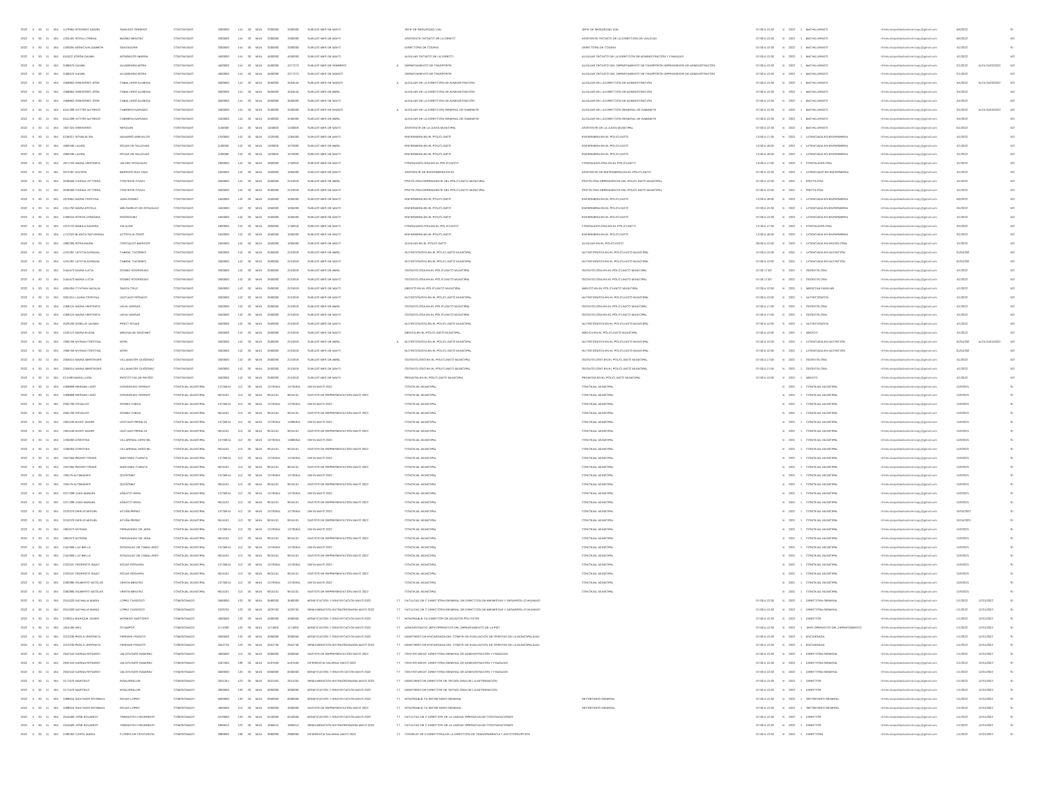| 2022 | 5 | 30 | 11 | 184 | 4479964 RODRIGO DANIEL | SAMUDIO ORREGO | CONTRATADO | 3300000 | 144 | 30 | MUN | 3300000 | 3300000 | SUELDO MES DE MAYO | | JEFE DE SEGURIDAD VIAL | JEFE DE SEGURIDAD VIAL | 07:00 A 13:30 | N | 2022 | 1 | BACHILLERATO | rrhhmunicipalidadsanlorenzopy@gmail.com | 5/6/2022 | | SI |
| 2022 | 5 | 30 | 11 | 184 | 4325401 SOFIA LORENA | IBAÑEZ BENITEZ | CONTRATADO | 3300000 | 144 | 30 | MUN | 3300000 | 3300000 | SUELDO MES DE MAYO | | ASISTENTE TECNICO DE LA DIRECC | ASISTENTE TECNICO DE LA DIRECCION DE VIALIDAD | 07:00 A 13:30 | N | 2022 | 1 | BACHILLERATO | rrhhmunicipalidadsanlorenzopy@gmail.com | 5/6/2022 | | NO |
| 2022 | 5 | 30 | 11 | 184 | 4183694 MONICA ELIZABETH | SANTANDER | CONTRATADO | 3300000 | 144 | 30 | MUN | 3300000 | 3300000 | SUELDO MES DE MAYO | | DIRECTORA DE CODENI | DIRECTORA DE CODENI | 07:00 A 13:30 | N | 2022 | 1 | BACHILLERATO | rrhhmunicipalidadsanlorenzopy@gmail.com | 4/1/2022 | | SI |
| 2022 | 5 | 30 | 11 | 184 | 651922 JORGE DANIEL | MONGELOS IBARRA | CONTRATADO | 4500000 | 144 | 30 | MUN | 4500000 | 4500000 | SUELDO MES DE MAYO | | AUXILIAR TECNICO DE LA DIRECCI | AUXILIAR TECNICO DE LA DIRECCION DE ADMINISTRACION Y FINANZAS | 07:00 A 13:30 | N | 2022 | 1 | BACHILLERATO | rrhhmunicipalidadsanlorenzopy@gmail.com | 4/1/2022 | | NO |
| 2022 | 5 | 30 | 11 | 184 | 3486676 DANIEL | ALVARENGA MORA | CONTRATADO | 4500000 | 144 | 30 | MUN | 4500000 | 4377273 | SUELDO MES DE FEBRERO | A | DEPARTAMENTO DE TRASPORTE | AUXILIAR TECNICO DEL DEPARTAMENTO DE TRASPORTE DEPENDIENTE DE ADMINISTRACION | 07:00 A 13:30 | N | 2022 | 1 | BACHILLERATO | rrhhmunicipalidadsanlorenzopy@gmail.com | 2/1/2022 | ALTA 01/02/2022 | NO |
| 2022 | 5 | 30 | 11 | 184 | 3486676 DANIEL | ALVARENGA MORA | CONTRATADO | 4500000 | 144 | 30 | MUN | 4500000 | 4377273 | SUELDO MES DE MARZO | | DEPARTAMENTO DE TRASPORTE | AUXILIAR TECNICO DEL DEPARTAMENTO DE TRASPORTE DEPENDIENTE DE ADMINISTRACION | 07:00 A 13:30 | N | 2022 | 1 | BACHILLERATO | rrhhmunicipalidadsanlorenzopy@gmail.com | 2/1/2022 | | NO |
| 2022 | 5 | 30 | 11 | 184 | 4958862 GREGORIO JOSE | CABALLERO ALMEIDA | CONTRATADO | 3500000 | 144 | 30 | MUN | 3500000 | 3404545 | SUELDO MES DE MARZO | A | AUXILIAR DE LA DIRECCION DE ADMINISTRACION | AUXILIAR DE LA DIRECCION DE ADMINISTRACION | 07:00 A 13:30 | N | 2022 | 1 | BACHILLERATO | rrhhmunicipalidadsanlorenzopy@gmail.com | 3/4/2022 | ALTA 04/03/2022 | NO |
| 2022 | 5 | 30 | 11 | 184 | 4958862 GREGORIO JOSE | CABALLERO ALMEIDA | CONTRATADO | 3500000 | 144 | 30 | MUN | 3500000 | 3404545 | SUELDO MES DE ABRIL | | AUXILIAR DE LA DIRECCION DE ADMINISTRACION | AUXILIAR DE LA DIRECCION DE ADMINISTRACION | 07:00 A 13:30 | N | 2022 | 1 | BACHILLERATO | rrhhmunicipalidadsanlorenzopy@gmail.com | 3/4/2022 | | NO |
| 2022 | 5 | 30 | 11 | 184 | 4958862 GREGORIO JOSE | CABALLERO ALMEIDA | CONTRATADO | 3500000 | 144 | 30 | MUN | 3500000 | 3500000 | SUELDO MES DE MAYO | | AUXILIAR DE LA DIRECCION DE ADMINISTRACION | AUXILIAR DE LA DIRECCION DE ADMINISTRACION | 07:00 A 13:30 | N | 2022 | 1 | BACHILLERATO | rrhhmunicipalidadsanlorenzopy@gmail.com | 3/4/2022 | | NO |
| 2022 | 5 | 30 | 11 | 184 | 5541289 VICTOR ALFREDO | CABRERA NARVAEZ | CONTRATADO | 3400000 | 144 | 30 | MUN | 3400000 | 3400000 | SUELDO MES DE MARZO | A | AUXILIAR DE LA DIRECCION GENERAL DE GABINETE | AUXILIAR DE LA DIRECCION GENERAL DE GABINETE | 07:00 A 13:30 | N | 2022 | 1 | BACHILLERATO | rrhhmunicipalidadsanlorenzopy@gmail.com | 3/4/2022 | ALTA 04/03/2022 | NO |
| 2022 | 5 | 30 | 11 | 184 | 5541289 VICTOR ALFREDO | CABRERA NARVAEZ | CONTRATADO | 3400000 | 144 | 30 | MUN | 3400000 | 3400000 | SUELDO MES DE ABRIL | | AUXILIAR DE LA DIRECCION GENERAL DE GABINETE | AUXILIAR DE LA DIRECCION GENERAL DE GABINETE | 07:00 A 13:30 | N | 2022 | 1 | BACHILLERATO | rrhhmunicipalidadsanlorenzopy@gmail.com | 3/4/2022 | | NO |
| 2022 | 5 | 30 | 11 | 184 | 1827324 GREGORIO | RESQUIN | CONTRATADO | 1100000 | 144 | 30 | MUN | 1100000 | 1100000 | SUELDO MES DE MAYO | | ASISTENTE DE LA JUNTA MUNICIPAL | ASISTENTE DE LA JUNTA MUNICIPAL | 07:00 A 13:30 | N | 2022 | 1 | BACHILLERATO | rrhhmunicipalidadsanlorenzopy@gmail.com | 5/1/2022 | | NO |
| 2022 | 5 | 30 | 11 | 184 | 5248317 SONIA ELISA | NAVARRO AREVALOS | CONTRATADO | 1320000 | 142 | 30 | MUN | 1320000 | 1284000 | SUELDO MES DE MAYO | | ENFERMERA EN EL POLICLINICO | ENFERMERA EN EL POLICLINICO | 12:00 A 17:30 | N | 2022 | 1 | LICENCIADA EN ENFERMERIA | rrhhmunicipalidadsanlorenzopy@gmail.com | 4/1/2022 | | NO |
| 2022 | 5 | 30 | 11 | 184 | 4859185 LAURA | ROJAS DE SALDIVAR | CONTRATADO | 1100000 | 142 | 30 | MUN | 1100000 | 1070000 | SUELDO MES DE ABRIL | | ENFERMERA EN EL POLICLINICO | ENFERMERA EN EL POLICLINICO | 12:00 A 18:00 | N | 2022 | 1 | LICENCIADA EN ENFERMERIA | rrhhmunicipalidadsanlorenzopy@gmail.com | 4/1/2022 | | NO |
| 2022 | 5 | 30 | 11 | 184 | 4859185 LAURA | ROJAS DE SALDIVAR | CONTRATADO | 1100000 | 142 | 30 | MUN | 1100000 | 1070000 | SUELDO MES DE MAYO | | ENFERMERA EN EL POLICLINICO | ENFERMERA EN EL POLICLINICO | 12:00 A 18:00 | N | 2022 | 1 | LICENCIADA EN ENFERMERIA | rrhhmunicipalidadsanlorenzopy@gmail.com | 4/1/2022 | | NO |
| 2022 | 5 | 30 | 11 | 184 | 4871763 MARIA VERONICA | VALDEZ GONZALEZ | CONTRATADO | 1800000 | 142 | 30 | MUN | 1800000 | 1750910 | SUELDO MES DE MAYO | | FONOAUDIOLOGA EN EL POLICLINICO | FONOAUDIOLOGA EN EL POLICLINICO | 13:00 A 17:00 | N | 2022 | 1 | FONOAUDIOLOGA | rrhhmunicipalidadsanlorenzopy@gmail.com | 4/1/2022 | | NO |
| 2022 | 5 | 30 | 11 | 184 | 3672367 WILSON | BARRIOS RUIZ DIAZ | CONTRATADO | 1650000 | 142 | 30 | MUN | 1650000 | 1605000 | SUELDO MES DE MAYO | | ASISTENTE DE ENFERMERIA EN EL | ASISTENTE DE ENFERMERIA EN EL POLICLINICO | 07:00 A 13:30 | N | 2022 | 1 | LICENCIADO EN ENFERMERIA | rrhhmunicipalidadsanlorenzopy@gmail.com | 4/1/2022 | | NO |
| 2022 | 5 | 30 | 11 | 184 | 3636560 CARINA VICTORIA | CONTESSI OTAZU | CONTRATADO | 2500000 | 142 | 30 | MUN | 2500000 | 2431819 | SUELDO MES DE ABRIL | | PSICOLOGA DEPENDIENTE DEL POLICLINICO MUNICIPAL | PSICOLOGA DEPENDIENTE DEL POLICLINICO MUNICIPAL | 07:00 A 12:00 | N | 2021 | 1 | PSICOLOGA | rrhhmunicipalidadsanlorenzopy@gmail.com | 4/1/2022 | | NO |
| 2022 | 5 | 30 | 11 | 184 | 3636560 CARINA VICTORIA | CONTESSI OTAZU | CONTRATADO | 2500000 | 142 | 30 | MUN | 2500000 | 2431819 | SUELDO MES DE MAYO | | PSICOLOGA DEPENDIENTE DEL POLICLINICO MUNICIPAL | PSICOLOGA DEPENDIENTE DEL POLICLINICO MUNICIPAL | 07:00 A 12:00 | N | 2021 | 1 | PSICOLOGA | rrhhmunicipalidadsanlorenzopy@gmail.com | 4/1/2022 | | NO |
| 2022 | 5 | 30 | 11 | 184 | 4679851 MARIA CRISTINA | JARA GOMEZ | CONTRATADO | 1650000 | 142 | 30 | MUN | 1650000 | 1605000 | SUELDO MES DE MAYO | | ENFERMERA EN EL POLICLINICO | ENFERMERA EN EL POLICLINICO | 12:00 A 18:00 | N | 2022 | 1 | LICENCIADA EN ENFERMERIA | rrhhmunicipalidadsanlorenzopy@gmail.com | 5/6/2022 | | NO |
| 2022 | 5 | 30 | 11 | 184 | 4314792 MARIA ESTELA | MELGAREJO DE GONZALEZ | CONTRATADO | 1650000 | 142 | 30 | MUN | 1650000 | 1605000 | SUELDO MES DE MAYO | | ENFERMERA EN EL POLICLINICO | ENFERMERA EN EL POLICLINICO | 07:00 A 13:30 | N | 2022 | 1 | LICENCIADA EN ENFERMERIA | rrhhmunicipalidadsanlorenzopy@gmail.com | 3/4/2022 | | NO |
| 2022 | 5 | 30 | 11 | 184 | 2409516 ROSITA DOMINGA | RODRIGUEZ | CONTRATADO | 1650000 | 142 | 30 | MUN | 1650000 | 1605000 | SUELDO MES DE MAYO | | ENFERMERA EN EL POLICLINICO | ENFERMERA EN EL POLICLINICO | 07:00 A 13:30 | N | 2022 | 1 | LICENCIADA EN ENFERMERIA | rrhhmunicipalidadsanlorenzopy@gmail.com | 4/1/2022 | | NO |
| 2022 | 5 | 30 | 11 | 184 | 4213722 MABILA SANDRA | ZALAZAR | CONTRATADO | 1800000 | 142 | 30 | MUN | 1800000 | 1750910 | SUELDO MES DE MAYO | | FONOAUDIOLOGA EN EL POLICLINICO | FONOAUDIOLOGA EN EL POLICLINICO | 12:30 A 17:30 | N | 2022 | 1 | FONOAUDIOLOGA | rrhhmunicipalidadsanlorenzopy@gmail.com | 3/4/2022 | | NO |
| 2022 | 5 | 30 | 11 | 184 | 4747023 BLANCA SATURNINA | ACOSTA ALONSO | CONTRATADO | 1650000 | 142 | 30 | MUN | 1650000 | 1605000 | SUELDO MES DE MAYO | | ENFERMERA EN EL POLICLINICO | ENFERMERA EN EL POLICLINICO | 12:00 A 18:00 | N | 2022 | 1 | LICENCIADA EN ENFERMERIA | rrhhmunicipalidadsanlorenzopy@gmail.com | 3/4/2022 | | NO |
| 2022 | 5 | 30 | 11 | 184 | 4882305 ROSA MARIA | CRISTALDO BARRIOS | CONTRATADO | 1650000 | 142 | 30 | MUN | 1650000 | 1605000 | SUELDO MES DE MAYO | | AUXILIAR EN EL POLICLINICO | AUXILIAR EN EL POLICLINICO | 06:00 A 12:00 | N | 2022 | 1 | LICENCIADA EN RADIOLOGIA | rrhhmunicipalidadsanlorenzopy@gmail.com | 4/1/2022 | | NO |
| 2022 | 5 | 30 | 11 | 184 | 4224397 LETICIA ADRIANA | CABRAL CACERES | CONTRATADO | 2500000 | 142 | 30 | MUN | 2500000 | 2431819 | SUELDO MES DE ABRIL | | NUTRICIONISTA EN EL POLICLINICO MUNICIPAL | NUTRICIONISTA EN EL POLICLINICO MUNICIPAL | 07:00 A 12:00 | N | 2021 | 1 | LICENCIADA EN NUTRICION | rrhhmunicipalidadsanlorenzopy@gmail.com | 01/04/202 | | NO |
| 2022 | 5 | 30 | 11 | 184 | 4224397 LETICIA ADRIANA | CABRAL CACERES | CONTRATADO | 2500000 | 142 | 30 | MUN | 2500000 | 2431819 | SUELDO MES DE MAYO | | NUTRICIONISTA EN EL POLICLINICO MUNICIPAL | NUTRICIONISTA EN EL POLICLINICO MUNICIPAL | 07:00 A 12:00 | N | 2021 | 1 | LICENCIADA EN NUTRICION | rrhhmunicipalidadsanlorenzopy@gmail.com | 01/04/202 | | NO |
| 2022 | 5 | 30 | 11 | 184 | 3454573 MARIA LUCIA | GOMEZ RODRIGUEZ | CONTRATADO | 2500000 | 142 | 30 | MUN | 2500000 | 2431819 | SUELDO MES DE ABRIL | | ODONTOLOGA EN EL POLICLINICO MUNICIPAL | ODONTOLOGA EN EL POLICLINICO MUNICIPAL | 07:00 17:00 | N | 2021 | 1 | ODONTOLOGA | rrhhmunicipalidadsanlorenzopy@gmail.com | 4/1/2022 | | NO |
| 2022 | 5 | 30 | 11 | 184 | 3454573 MARIA LUCIA | GOMEZ RODRIGUEZ | CONTRATADO | 2500000 | 142 | 30 | MUN | 2500000 | 2431819 | SUELDO MES DE MAYO | | ODONTOLOGA EN EL POLICLINICO MUNICIPAL | ODONTOLOGA EN EL POLICLINICO MUNICIPAL | 07:00 17:00 | N | 2021 | 1 | ODONTOLOGA | rrhhmunicipalidadsanlorenzopy@gmail.com | 4/1/2022 | | NO |
| 2022 | 5 | 30 | 11 | 184 | 4834094 CYNTHIA NATALIA | SANTA CRUZ | CONTRATADO | 2500000 | 142 | 30 | MUN | 2500000 | 2431819 | SUELDO MES DE MAYO | | MEDICO EN EL POLICLINICO MUNICIPAL | MEDICO EN EL POLICLINICO MUNICIPAL | 07:00 A 12:00 | N | 2021 | 1 | MEDICINA FAMILIAR | rrhhmunicipalidadsanlorenzopy@gmail.com | 4/1/2022 | | NO |
| 2022 | 5 | 30 | 11 | 184 | 3661614 LAURA CRISTINA | LEZCANO ROGADO | CONTRATADO | 2500000 | 142 | 30 | MUN | 2500000 | 2431819 | SUELDO MES DE MAYO | | NUTRICIONISTA EN EL POLICLINICO MUNICIPAL | NUTRICIONISTA EN EL POLICLINICO MUNICIPAL | 07:00 A 12:00 | N | 2021 | 1 | NUTRICIONISTA | rrhhmunicipalidadsanlorenzopy@gmail.com | 4/1/2022 | | NO |
| 2022 | 5 | 30 | 11 | 184 | 4358124 MARIA VERONICA | LEIVA VARGAS | CONTRATADO | 2500000 | 142 | 30 | MUN | 2500000 | 2431819 | SUELDO MES DE ABRIL | | ODONTOLOGA EN EL POLICLINICO MUNICIPAL | ODONTOLOGA EN EL POLICLINICO MUNICIPAL | 07:00 A 17:00 | N | 2021 | 1 | ODONTOLOGA | rrhhmunicipalidadsanlorenzopy@gmail.com | 4/1/2022 | | NO |
| 2022 | 5 | 30 | 11 | 184 | 4358124 MARIA VERONICA | LEIVA VARGAS | CONTRATADO | 2500000 | 142 | 30 | MUN | 2500000 | 2431819 | SUELDO MES DE MAYO | | ODONTOLOGA EN EL POLICLINICO MUNICIPAL | ODONTOLOGA EN EL POLICLINICO MUNICIPAL | 07:00 A 17:00 | N | 2021 | 1 | ODONTOLOGA | rrhhmunicipalidadsanlorenzopy@gmail.com | 4/1/2022 | | NO |
| 2022 | 5 | 30 | 11 | 184 | 3529183 GISELLE JAZMIN | PRATT ROJAS | CONTRATADO | 2500000 | 142 | 30 | MUN | 2500000 | 2431819 | SUELDO MES DE MAYO | | NUTRICIONISTA EN EL POLICLINICO MUNICIPAL | NUTRICIONISTA EN EL POLICLINICO MUNICIPAL | 07:00 A 12:00 | N | 2021 | 1 | NUTRICIONISTA | rrhhmunicipalidadsanlorenzopy@gmail.com | 4/1/2022 | | NO |
| 2022 | 5 | 30 | 11 | 184 | 4192472 MARIA ELENA | MEDINA DE SANCHEZ | CONTRATADO | 2500000 | 142 | 30 | MUN | 2500000 | 2431819 | SUELDO MES DE MAYO | | MEDICA EN EL POLICLINICO MUNICIPAL | MEDICA EN EL POLICLINICO MUNICIPAL | 07:00 A 12:00 | N | 2021 | 1 | MEDICO | rrhhmunicipalidadsanlorenzopy@gmail.com | 4/1/2022 | | NO |
| 2022 | 5 | 30 | 11 | 184 | 1966759 MYRIAN CRISTINA | MORI | CONTRATADO | 2500000 | 142 | 30 | MUN | 2500000 | 2431819 | SUELDO MES DE ABRIL | A | NUTRICIONISTA EN EL POLICLINICO MUNICIPAL | NUTRICIONISTA EN EL POLICLINICO MUNICIPAL | 07:00 A 12:00 | N | 2021 | 1 | LICENCIADA EN NUTRICION | rrhhmunicipalidadsanlorenzopy@gmail.com | 01/04/202 | ALTA 01/04/2022 | NO |
| 2022 | 5 | 30 | 11 | 184 | 1966759 MYRIAN CRISTINA | MORI | CONTRATADO | 2500000 | 142 | 30 | MUN | 2500000 | 2431819 | SUELDO MES DE MAYO | | NUTRICIONISTA EN EL POLICLINICO MUNICIPAL | NUTRICIONISTA EN EL POLICLINICO MUNICIPAL | 07:00 A 12:00 | N | 2021 | 1 | LICENCIADA EN NUTRICION | rrhhmunicipalidadsanlorenzopy@gmail.com | 01/04/202 | | NO |
| 2022 | 5 | 30 | 11 | 184 | 2055614 MARIA MERCEDES | VILLAMAYOR QUIÑONEZ | CONTRATADO | 2500000 | 142 | 30 | MUN | 2500000 | 2431819 | SUELDO MES DE ABRIL | | ODONTOLOGO EN EL POLICLINICO MUNICIPAL | ODONTOLOGO EN EL POLICLINICO MUNICIPAL | 07:00 A 17:00 | N | 2021 | 1 | ODONTOLOGA | rrhhmunicipalidadsanlorenzopy@gmail.com | 4/1/2022 | | NO |
| 2022 | 5 | 30 | 11 | 184 | 2055614 MARIA MERCEDES | VILLAMAYOR QUIÑONEZ | CONTRATADO | 2500000 | 142 | 30 | MUN | 2500000 | 2431819 | SUELDO MES DE MAYO | | ODONTOLOGO EN EL POLICLINICO MUNICIPAL | ODONTOLOGO EN EL POLICLINICO MUNICIPAL | 07:00 A 17:00 | N | 2021 | 1 | ODONTOLOGA | rrhhmunicipalidadsanlorenzopy@gmail.com | 4/1/2022 | | NO |
| 2022 | 5 | 30 | 11 | 184 | 614188 MARIA LUISA | PASCOTTINI DE PATIÑO | CONTRATADO | 2500000 | 142 | 30 | MUN | 2500000 | 2431819 | SUELDO MES DE MAYO | | PEDIATRA EN EL POLICLINICO MUNICIPAL | PEDIATRA EN EL POLICLINICO MUNICIPAL | 07:00 A 12:00 | N | 2021 | 1 | MEDICO | rrhhmunicipalidadsanlorenzopy@gmail.com | 4/1/2022 | | NO |
| 2022 | 5 | 30 | 11 | 184 | 4368868 HERNAN LIDIO | DOMINGUEZ FERRAS | CONCEJAL MUNICIPAL | 13735944 | 112 | 30 | MUN | 13735944 | 13735944 | DIETA MAYO 2022 | | CONCEJAL MUNICIPAL | CONCEJAL MUNICIPAL | | N | 2021 | 1 | CONCEJAL MUNICIPAL | rrhhmunicipalidadsanlorenzopy@gmail.com | 11/9/2021 | | SI |
| 2022 | 5 | 30 | 11 | 184 | 4368868 HERNAN LIDIO | DOMINGUEZ FERRAS | CONCEJAL MUNICIPAL | 9615161 | 113 | 30 | MUN | 9615161 | 9615161 | GASTOS DE REPRESENTACION MAYO 2022 | | CONCEJAL MUNICIPAL | CONCEJAL MUNICIPAL | | N | 2021 | 1 | CONCEJAL MUNICIPAL | rrhhmunicipalidadsanlorenzopy@gmail.com | 11/9/2021 | | SI |
| 2022 | 5 | 30 | 11 | 184 | 2662700 OSVALDO | GOMEZ OJEDA | CONCEJAL MUNICIPAL | 13735944 | 112 | 30 | MUN | 13735944 | 13735944 | DIETA MAYO 2022 | | CONCEJAL MUNICIPAL | CONCEJAL MUNICIPAL | | N | 2021 | 1 | CONCEJAL MUNICIPAL | rrhhmunicipalidadsanlorenzopy@gmail.com | 11/9/2021 | | SI |
| 2022 | 5 | 30 | 11 | 184 | 2662700 OSVALDO | GOMEZ OJEDA | CONCEJAL MUNICIPAL | 9615161 | 113 | 30 | MUN | 9615161 | 9615161 | GASTOS DE REPRESENTACION MAYO 2022 | | CONCEJAL MUNICIPAL | CONCEJAL MUNICIPAL | | N | 2021 | 1 | CONCEJAL MUNICIPAL | rrhhmunicipalidadsanlorenzopy@gmail.com | 11/9/2021 | | SI |
| 2022 | 5 | 30 | 11 | 184 | 1961100 HUGO JAVIER | LEZCANO PERALTA | CONCEJAL MUNICIPAL | 13735944 | 112 | 30 | MUN | 13735944 | 13685944 | DIETA MAYO 2022 | | CONCEJAL MUNICIPAL | CONCEJAL MUNICIPAL | | N | 2021 | 1 | CONCEJAL MUNICIPAL | rrhhmunicipalidadsanlorenzopy@gmail.com | 11/9/2021 | | SI |
| 2022 | 5 | 30 | 11 | 184 | 1961100 HUGO JAVIER | LEZCANO PERALTA | CONCEJAL MUNICIPAL | 9615161 | 113 | 30 | MUN | 9615161 | 9615161 | GASTOS DE REPRESENTACION MAYO 2022 | | CONCEJAL MUNICIPAL | CONCEJAL MUNICIPAL | | N | 2021 | 1 | CONCEJAL MUNICIPAL | rrhhmunicipalidadsanlorenzopy@gmail.com | 11/9/2021 | | SI |
| 2022 | 5 | 30 | 11 | 184 | 1335093 DOROTEA | VILLARREAL MONTIEL | CONCEJAL MUNICIPAL | 13735944 | 112 | 30 | MUN | 13735944 | 13685944 | DIETA MAYO 2022 | | CONCEJAL MUNICIPAL | CONCEJAL MUNICIPAL | | N | 2021 | 1 | CONCEJAL MUNICIPAL | rrhhmunicipalidadsanlorenzopy@gmail.com | 11/9/2021 | | SI |
| 2022 | 5 | 30 | 11 | 184 | 1335093 DOROTEA | VILLARREAL MONTIEL | CONCEJAL MUNICIPAL | 9615161 | 113 | 30 | MUN | 9615161 | 9615161 | GASTOS DE REPRESENTACION MAYO 2022 | | CONCEJAL MUNICIPAL | CONCEJAL MUNICIPAL | | N | 2021 | 1 | CONCEJAL MUNICIPAL | rrhhmunicipalidadsanlorenzopy@gmail.com | 11/9/2021 | | SI |
| 2022 | 5 | 30 | 11 | 184 | 1947665 PEDRO TOMAS | MARTINEZ CUENCA | CONCEJAL MUNICIPAL | 13735944 | 112 | 30 | MUN | 13735944 | 13735944 | DIETA MAYO 2022 | | CONCEJAL MUNICIPAL | CONCEJAL MUNICIPAL | | N | 2021 | 1 | CONCEJAL MUNICIPAL | rrhhmunicipalidadsanlorenzopy@gmail.com | 11/9/2021 | | SI |
| 2022 | 5 | 30 | 11 | 184 | 1947665 PEDRO TOMAS | MARTINEZ CUENCA | CONCEJAL MUNICIPAL | 9615161 | 113 | 30 | MUN | 9615161 | 9615161 | GASTOS DE REPRESENTACION MAYO 2022 | | CONCEJAL MUNICIPAL | CONCEJAL MUNICIPAL | | N | 2021 | 1 | CONCEJAL MUNICIPAL | rrhhmunicipalidadsanlorenzopy@gmail.com | 11/9/2021 | | SI |
| 2022 | 5 | 30 | 11 | 184 | 706179 ALCIBIADES | QUIÑONEZ | CONCEJAL MUNICIPAL | 13735944 | 112 | 30 | MUN | 13735944 | 13735944 | DIETA MAYO 2022 | | CONCEJAL MUNICIPAL | CONCEJAL MUNICIPAL | | N | 2021 | 1 | CONCEJAL MUNICIPAL | rrhhmunicipalidadsanlorenzopy@gmail.com | 11/9/2021 | | SI |
| 2022 | 5 | 30 | 11 | 184 | 706179 ALCIBIADES | QUIÑONEZ | CONCEJAL MUNICIPAL | 9615161 | 113 | 30 | MUN | 9615161 | 9615161 | GASTOS DE REPRESENTACION MAYO 2022 | | CONCEJAL MUNICIPAL | CONCEJAL MUNICIPAL | | N | 2021 | 1 | CONCEJAL MUNICIPAL | rrhhmunicipalidadsanlorenzopy@gmail.com | 11/9/2021 | | SI |
| 2022 | 5 | 30 | 11 | 184 | 3217288 JUAN MANUEL | AÑAZCO VERA | CONCEJAL MUNICIPAL | 13735944 | 112 | 30 | MUN | 13735944 | 13735944 | DIETA MAYO 2022 | | CONCEJAL MUNICIPAL | CONCEJAL MUNICIPAL | | N | 2021 | 1 | CONCEJAL MUNICIPAL | rrhhmunicipalidadsanlorenzopy@gmail.com | 11/9/2021 | | SI |
| 2022 | 5 | 30 | 11 | 184 | 3217288 JUAN MANUEL | AÑAZCO VERA | CONCEJAL MUNICIPAL | 9615161 | 113 | 30 | MUN | 9615161 | 9615161 | GASTOS DE REPRESENTACION MAYO 2022 | | CONCEJAL MUNICIPAL | CONCEJAL MUNICIPAL | | N | 2021 | 1 | CONCEJAL MUNICIPAL | rrhhmunicipalidadsanlorenzopy@gmail.com | 11/9/2021 | | SI |
| 2022 | 5 | 30 | 11 | 184 | 3243370 DERLIS MIGUEL | ACUÑA PEREZ | CONCEJAL MUNICIPAL | 13735944 | 112 | 30 | MUN | 13735944 | 13735944 | DIETA MAYO 2022 | | CONCEJAL MUNICIPAL | CONCEJAL MUNICIPAL | | N | 2021 | 1 | CONCEJAL MUNICIPAL | rrhhmunicipalidadsanlorenzopy@gmail.com | 10/15/2021 | | SI |
| 2022 | 5 | 30 | 11 | 184 | 3243370 DERLIS MIGUEL | ACUÑA PEREZ | CONCEJAL MUNICIPAL | 9615161 | 113 | 30 | MUN | 9615161 | 9615161 | GASTOS DE REPRESENTACION MAYO 2022 | | CONCEJAL MUNICIPAL | CONCEJAL MUNICIPAL | | N | 2021 | 1 | CONCEJAL MUNICIPAL | rrhhmunicipalidadsanlorenzopy@gmail.com | 10/15/2021 | | SI |
| 2022 | 5 | 30 | 11 | 184 | 1861073 MYRIAM | FERNANDEZ DE JARA | CONCEJAL MUNICIPAL | 13735944 | 112 | 30 | MUN | 13735944 | 13735944 | DIETA MAYO 2022 | | CONCEJAL MUNICIPAL | CONCEJAL MUNICIPAL | | N | 2021 | 1 | CONCEJAL MUNICIPAL | rrhhmunicipalidadsanlorenzopy@gmail.com | 11/9/2021 | | SI |
| 2022 | 5 | 30 | 11 | 184 | 1861073 MYRIAM | FERNANDEZ DE JARA | CONCEJAL MUNICIPAL | 9615161 | 113 | 30 | MUN | 9615161 | 9615161 | GASTOS DE REPRESENTACION MAYO 2022 | | CONCEJAL MUNICIPAL | CONCEJAL MUNICIPAL | | N | 2021 | 1 | CONCEJAL MUNICIPAL | rrhhmunicipalidadsanlorenzopy@gmail.com | 11/9/2021 | | SI |
| 2022 | 5 | 30 | 11 | 184 | 2451906 LUZ BELLA | GONZALEZ DE CABALLERO | CONCEJAL MUNICIPAL | 13735944 | 112 | 30 | MUN | 13735944 | 13735944 | DIETA MAYO 2022 | | CONCEJAL MUNICIPAL | CONCEJAL MUNICIPAL | | N | 2021 | 1 | CONCEJAL MUNICIPAL | rrhhmunicipalidadsanlorenzopy@gmail.com | 11/9/2021 | | SI |
| 2022 | 5 | 30 | 11 | 184 | 2451906 LUZ BELLA | GONZALEZ DE CABALLERO | CONCEJAL MUNICIPAL | 9615161 | 113 | 30 | MUN | 9615161 | 9615161 | GASTOS DE REPRESENTACION MAYO 2022 | | CONCEJAL MUNICIPAL | CONCEJAL MUNICIPAL | | N | 2021 | 1 | CONCEJAL MUNICIPAL | rrhhmunicipalidadsanlorenzopy@gmail.com | 11/9/2021 | | SI |
| 2022 | 5 | 30 | 11 | 184 | 2322537 FEDERICO ISAAC | ROJAS ROGARIN | CONCEJAL MUNICIPAL | 13735944 | 112 | 30 | MUN | 13735944 | 13735944 | DIETA MAYO 2022 | | CONCEJAL MUNICIPAL | CONCEJAL MUNICIPAL | | N | 2021 | 1 | CONCEJAL MUNICIPAL | rrhhmunicipalidadsanlorenzopy@gmail.com | 11/9/2021 | | SI |
| 2022 | 5 | 30 | 11 | 184 | 2322537 FEDERICO ISAAC | ROJAS ROGARIN | CONCEJAL MUNICIPAL | 9615161 | 113 | 30 | MUN | 9615161 | 9615161 | GASTOS DE REPRESENTACION MAYO 2022 | | CONCEJAL MUNICIPAL | CONCEJAL MUNICIPAL | | N | 2021 | 1 | CONCEJAL MUNICIPAL | rrhhmunicipalidadsanlorenzopy@gmail.com | 11/9/2021 | | SI |
| 2022 | 5 | 30 | 11 | 184 | 3382885 GILBERTO NICOLAS | VERON BENITEZ | CONCEJAL MUNICIPAL | 13735944 | 112 | 30 | MUN | 13735944 | 13735944 | DIETA MAYO 2022 | | CONCEJAL MUNICIPAL | CONCEJAL MUNICIPAL | | N | 2021 | 1 | CONCEJAL MUNICIPAL | rrhhmunicipalidadsanlorenzopy@gmail.com | 11/9/2021 | | SI |
| 2022 | 5 | 30 | 11 | 184 | 3382885 GILBERTO NICOLAS | VERON BENITEZ | CONCEJAL MUNICIPAL | 9615161 | 113 | 30 | MUN | 9615161 | 9615161 | GASTOS DE REPRESENTACION MAYO 2022 | | CONCEJAL MUNICIPAL | CONCEJAL MUNICIPAL | | N | 2021 | 1 | CONCEJAL MUNICIPAL | rrhhmunicipalidadsanlorenzopy@gmail.com | 11/9/2021 | | SI |
| 2022 | 5 | 30 | 11 | 184 | 2041020 NATHALIA MARIA | LOPEZ CARDOZO | COMISIONADO | 3580000 | 133 | 30 | MUN | 3580000 | 3580000 | BONIFICACION Y GRATIFICACION MAYO 2022 | TT | FACULTAD DE C DIRECTORA GENERAL DE DIRECCION DE BIENESTAR Y DESARROLLO HUMANO | | 07:00 A 13:30 | N | 2022 | 1 | DIRECTORA GENERAL | rrhhmunicipalidadsanlorenzopy@gmail.com | 1/1/2022 | 12/31/2022 | SI |
| 2022 | 5 | 30 | 11 | 184 | 2041020 NATHALIA MARIA | LOPEZ CARDOZO | COMISIONADO | 1629792 | 123 | 30 | MUN | 1629792 | 1629792 | REMUNERACION EXTRAORDINARIA MAYO 2022 | TT | FACULTAD DE C DIRECTORA GENERAL DE DIRECCION DE BIENESTAR Y DESARROLLO HUMANO | | 07:00 A 13:30 | N | 2022 | 1 | DIRECTORA GENERAL | rrhhmunicipalidadsanlorenzopy@gmail.com | 1/1/2022 | 12/31/2022 | SI |
| 2022 | 5 | 30 | 11 | 184 | 2236014 ENRIQUE JAVIER | MORENO SARTORIO | COMISIONADO | 4000000 | 133 | 30 | MUN | 4000000 | 4000000 | BONIFICACION Y GRATIFICACION MAYO 2022 | TT | HONORABLE CA DIRECTOR DE ASUNTOS POLITICOS | | 07:00 A 13:30 | N | 2022 | 1 | DIRECTOR | rrhhmunicipalidadsanlorenzopy@gmail.com | 1/1/2022 | 12/31/2022 | SI |
| 2022 | 5 | 30 | 11 | 184 | 1815496 NEIL | OCAMPOS | COMISIONADO | 1174000 | 133 | 30 | MUN | 1174000 | 1174000 | BONIFICACION Y GRATIFICACION MAYO 2022 | TT | ADMINISTRACIO JEFE OPERATIVO DEL DEPARTAMENTO DE LA PMT | | 07:00 A 13:30 | N | 2022 | 1 | JEFE OPERATIVO DEL DEPARTAMENTO | rrhhmunicipalidadsanlorenzopy@gmail.com | 1/1/2022 | 12/31/2022 | SI |
| 2022 | 5 | 30 | 11 | 184 | 3212230 PAOLA VERONICA | FERRARI FRANCO | COMISIONADO | 3000000 | 133 | 30 | MUN | 3000000 | 3000000 | BONIFICACION Y GRATIFICACION MAYO 2022 | TT | MINISTERIO DE ENCARGADA DEL COMITE DE EVALUACION DE OFERTAS DE LA MUNICIPALIDAD | | 07:00 A 13:30 | N | 2022 | 1 | ENCARGADA | rrhhmunicipalidadsanlorenzopy@gmail.com | 1/1/2022 | 12/31/2022 | SI |
| 2022 | 5 | 30 | 11 | 184 | 3212230 PAOLA VERONICA | FERRARI FRANCO | COMISIONADO | 2552736 | 123 | 30 | MUN | 2552736 | 2552736 | REMUNERACION EXTRAORDINARIA MAYO 2022 | TT | MINISTERIO DE ENCARGADA DEL COMITE DE EVALUACION DE OFERTAS DE LA MUNICIPALIDAD | | 07:00 A 13:30 | N | 2022 | 1 | ENCARGADA | rrhhmunicipalidadsanlorenzopy@gmail.com | 1/1/2022 | 12/31/2022 | SI |
| 2022 | 5 | 30 | 11 | 184 | 2842153 KARINA ROSARIO | VALDOVINOS RAMIREZ | COMISIONADO | 4000000 | 113 | 30 | MUN | 4000000 | 4000000 | GASTOS DE REPRESENTACION MAYO 2022 | TT | CENTRO MEDIC DIRECTORA GENERAL DE ADMINISTRACION Y FINANZAS | | 07:00 A 13:30 | N | 2022 | 1 | DIRECTORA GENERAL | rrhhmunicipalidadsanlorenzopy@gmail.com | 1/1/2022 | 12/31/2022 | SI |
| 2022 | 5 | 30 | 11 | 184 | 2842153 KARINA ROSARIO | VALDOVINOS RAMIREZ | COMISIONADO | 5407500 | 199 | 30 | MUN | 5407500 | 5407500 | DIFERENCIA SALARIAL MAYO 2022 | TT | CENTRO MEDIC DIRECTORA GENERAL DE ADMINISTRACION Y FINANZAS | | 07:00 A 13:30 | N | 2022 | 1 | DIRECTORA GENERAL | rrhhmunicipalidadsanlorenzopy@gmail.com | 1/1/2022 | 12/31/2022 | SI |
| 2022 | 5 | 30 | 11 | 184 | 2842153 KARINA ROSARIO | VALDOVINOS RAMIREZ | COMISIONADO | 6000000 | 133 | 30 | MUN | 6000000 | 6000000 | BONIFICACION Y GRATIFICACION MAYO 2022 | TT | CENTRO MEDIC DIRECTORA GENERAL DE ADMINISTRACION Y FINANZAS | | 07:00 A 13:30 | N | 2022 | 1 | DIRECTORA GENERAL | rrhhmunicipalidadsanlorenzopy@gmail.com | 1/1/2022 | 12/31/2022 | SI |
| 2022 | 5 | 30 | 11 | 184 | 3171576 MARCELO | INSAURRALDE | COMISIONADO | 2631264 | 123 | 30 | MUN | 2631264 | 2631264 | REMUNERACION EXTRAORDINARIA MAYO 2022 | TT | MINISTERIO DE DIRECTOR DE TECNOLOGIA DE LA INFORMACION | | 07:00 A 13:30 | N | 2022 | 1 | DIRECTOR | rrhhmunicipalidadsanlorenzopy@gmail.com | 1/1/2022 | 12/31/2022 | SI |
| 2022 | 5 | 30 | 11 | 184 | 3171576 MARCELO | INSAURRALDE | COMISIONADO | 3000000 | 133 | 30 | MUN | 3000000 | 3000000 | BONIFICACION Y GRATIFICACION MAYO 2022 | TT | MINISTERIO DE DIRECTOR DE TECNOLOGIA DE LA INFORMACION | | 07:00 A 13:30 | N | 2022 | 1 | DIRECTOR | rrhhmunicipalidadsanlorenzopy@gmail.com | 1/1/2022 | 12/31/2022 | SI |
| 2022 | 5 | 30 | 11 | 184 | 3388615 SANTIAGO ESTEBAN | ROJAS LOPEZ | COMISIONADO | 6000000 | 133 | 30 | MUN | 6000000 | 6000000 | BONIFICACION Y GRATIFICACION MAYO 2022 | TT | HONORABLE CA SECRETARIO GENERAL | SECRETARIO GENERAL | 07:00 A 13:30 | N | 2022 | 1 | SECRETARIO GENERAL | rrhhmunicipalidadsanlorenzopy@gmail.com | 1/1/2022 | 12/31/2022 | SI |
| 2022 | 5 | 30 | 11 | 184 | 3388615 SANTIAGO ESTEBAN | ROJAS LOPEZ | COMISIONADO | 4000000 | 113 | 30 | MUN | 4000000 | 4000000 | GASTOS DE REPRESENTACION MAYO 2022 | TT | HONORABLE CA SECRETARIO GENERAL | SECRETARIO GENERAL | 07:00 A 13:30 | N | 2022 | 1 | SECRETARIO GENERAL | rrhhmunicipalidadsanlorenzopy@gmail.com | 1/1/2022 | 12/31/2022 | SI |
| 2022 | 5 | 30 | 11 | 184 | 2515569 JOSE EDUARDO | TREMATOVI FIGUEREDO | COMISIONADO | 6240000 | 133 | 30 | MUN | 6240000 | 6240000 | BONIFICACION Y GRATIFICACION MAYO 2022 | TT | FACULTAD DE C DIRECTOR DE LA UNIDAD OPERATIVA DE CONTRATACIONES | | 07:00 A 13:30 | N | 2022 | 1 | DIRECTOR | rrhhmunicipalidadsanlorenzopy@gmail.com | 1/1/2022 | 12/31/2022 | SI |
| 2022 | 5 | 30 | 11 | 184 | 2515569 JOSE EDUARDO | TREMATOVI FIGUEREDO | COMISIONADO | 1895912 | 123 | 30 | MUN | 1895912 | 1895912 | REMUNERACION EXTRAORDINARIA MAYO 2022 | TT | FACULTAD DE C DIRECTOR DE LA UNIDAD OPERATIVA DE CONTRATACIONES | | 07:00 A 13:30 | N | 2022 | 1 | DIRECTOR | rrhhmunicipalidadsanlorenzopy@gmail.com | 1/1/2022 | 12/31/2022 | SI |
| 2022 | 5 | 30 | 11 | 184 | 2499362 CAROL MARIA | FLORES DE CENTURION | COMISIONADO | 2880990 | 199 | 30 | MUN | 2880990 | 2880990 | DIFERENCIA SALARIAL MAYO 2022 | TT | CONSEJO DE D DIRECTORA DE LA DIRECCION DE TRANSPARENCIA Y ANTICORRUPCION | | 07:00 A 13:30 | N | 2022 | 1 | DIRECTORA | rrhhmunicipalidadsanlorenzopy@gmail.com | 1/1/2022 | 12/31/2022 | SI |